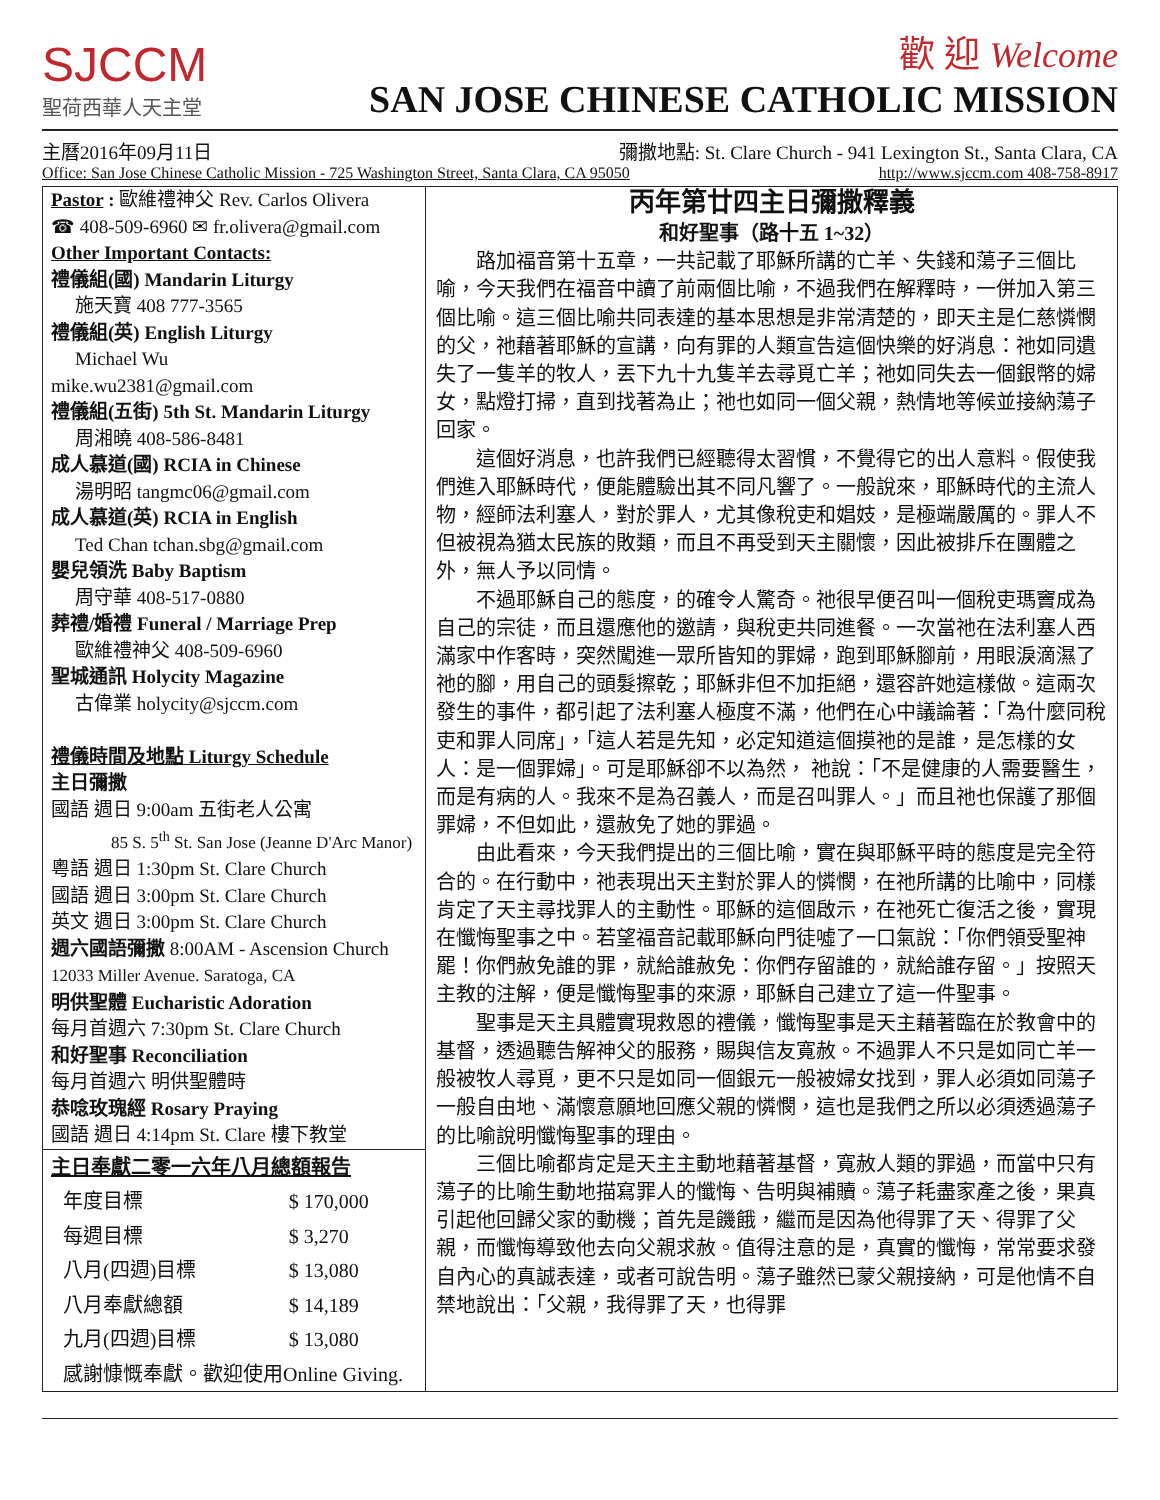SJCCM
聖荷西華人天主堂
歡 迎 Welcome
SAN JOSE CHINESE CATHOLIC MISSION
主曆2016年09月11日 彌撒地點: St. Clare Church - 941 Lexington St., Santa Clara, CA
Office: San Jose Chinese Catholic Mission - 725 Washington Street, Santa Clara, CA 95050 http://www.sjccm.com 408-758-8917
Pastor : 歐維禮神父 Rev. Carlos Olivera
☎ 408-509-6960 ✉ fr.olivera@gmail.com
Other Important Contacts:
禮儀組(國) Mandarin Liturgy
施天寶 408 777-3565
禮儀組(英) English Liturgy
Michael Wu
mike.wu2381@gmail.com
禮儀組(五街) 5th St. Mandarin Liturgy
周湘曉 408-586-8481
成人慕道(國) RCIA in Chinese
湯明昭 tangmc06@gmail.com
成人慕道(英) RCIA in English
Ted Chan tchan.sbg@gmail.com
嬰兒領洗 Baby Baptism
周守華 408-517-0880
葬禮/婚禮 Funeral / Marriage Prep
歐維禮神父 408-509-6960
聖城通訊 Holycity Magazine
古偉業 holycity@sjccm.com
禮儀時間及地點 Liturgy Schedule
主日彌撒
國語 週日 9:00am 五街老人公寓
85 S. 5<sup>th</sup> St. San Jose (Jeanne D'Arc Manor)
粵語 週日 1:30pm St. Clare Church
國語 週日 3:00pm St. Clare Church
英文 週日 3:00pm St. Clare Church
週六國語彌撒 8:00AM - Ascension Church
12033 Miller Avenue. Saratoga, CA
明供聖體 Eucharistic Adoration
每月首週六 7:30pm St. Clare Church
和好聖事 Reconciliation
每月首週六 明供聖體時
恭唸玫瑰經 Rosary Praying
國語 週日 4:14pm St. Clare 樓下教堂
| 主日奉獻二零一六年八月總額報告 | |
| --- | --- |
| 年度目標 | $ 170,000 |
| 每週目標 | $ 3,270 |
| 八月(四週)目標 | $ 13,080 |
| 八月奉獻總額 | $ 14,189 |
| 九月(四週)目標 | $ 13,080 |
| 感謝慷慨奉獻。歡迎使用Online Giving. | |
丙年第廿四主日彌撒釋義
和好聖事（路十五 1~32）
路加福音第十五章，一共記載了耶穌所講的亡羊、失錢和蕩子三個比喻，今天我們在福音中讀了前兩個比喻，不過我們在解釋時，一併加入第三個比喻。這三個比喻共同表達的基本思想是非常清楚的，即天主是仁慈憐憫的父，祂藉著耶穌的宣講，向有罪的人類宣告這個快樂的好消息：祂如同遺失了一隻羊的牧人，丟下九十九隻羊去尋覓亡羊；祂如同失去一個銀幣的婦女，點燈打掃，直到找著為止；祂也如同一個父親，熱情地等候並接納蕩子回家。
這個好消息，也許我們已經聽得太習慣，不覺得它的出人意料。假使我們進入耶穌時代，便能體驗出其不同凡響了。一般說來，耶穌時代的主流人物，經師法利塞人，對於罪人，尤其像稅吏和娼妓，是極端嚴厲的。罪人不但被視為猶太民族的敗類，而且不再受到天主關懷，因此被排斥在團體之外，無人予以同情。
不過耶穌自己的態度，的確令人驚奇。祂很早便召叫一個稅吏瑪竇成為自己的宗徒，而且還應他的邀請，與稅吏共同進餐。一次當祂在法利塞人西滿家中作客時，突然闖進一眾所皆知的罪婦，跑到耶穌腳前，用眼淚滴濕了祂的腳，用自己的頭髮擦乾；耶穌非但不加拒絕，還容許她這樣做。這兩次發生的事件，都引起了法利塞人極度不滿，他們在心中議論著：「為什麼同稅吏和罪人同席」，「這人若是先知，必定知道這個摸祂的是誰，是怎樣的女人：是一個罪婦」。可是耶穌卻不以為然， 祂說：「不是健康的人需要醫生，而是有病的人。我來不是為召義人，而是召叫罪人。」而且祂也保護了那個罪婦，不但如此，還赦免了她的罪過。
由此看來，今天我們提出的三個比喻，實在與耶穌平時的態度是完全符合的。在行動中，祂表現出天主對於罪人的憐憫，在祂所講的比喻中，同樣肯定了天主尋找罪人的主動性。耶穌的這個啟示，在祂死亡復活之後，實現在懺悔聖事之中。若望福音記載耶穌向門徒噓了一口氣說：「你們領受聖神罷！你們赦免誰的罪，就給誰赦免：你們存留誰的，就給誰存留。」按照天主教的注解，便是懺悔聖事的來源，耶穌自己建立了這一件聖事。
聖事是天主具體實現救恩的禮儀，懺悔聖事是天主藉著臨在於教會中的基督，透過聽告解神父的服務，賜與信友寬赦。不過罪人不只是如同亡羊一般被牧人尋覓，更不只是如同一個銀元一般被婦女找到，罪人必須如同蕩子一般自由地、滿懷意願地回應父親的憐憫，這也是我們之所以必須透過蕩子的比喻說明懺悔聖事的理由。
三個比喻都肯定是天主主動地藉著基督，寬赦人類的罪過，而當中只有蕩子的比喻生動地描寫罪人的懺悔、告明與補贖。蕩子耗盡家產之後，果真引起他回歸父家的動機；首先是饑餓，繼而是因為他得罪了天、得罪了父親，而懺悔導致他去向父親求赦。值得注意的是，真實的懺悔，常常要求發自內心的真誠表達，或者可說告明。蕩子雖然已蒙父親接納，可是他情不自禁地說出：「父親，我得罪了天，也得罪